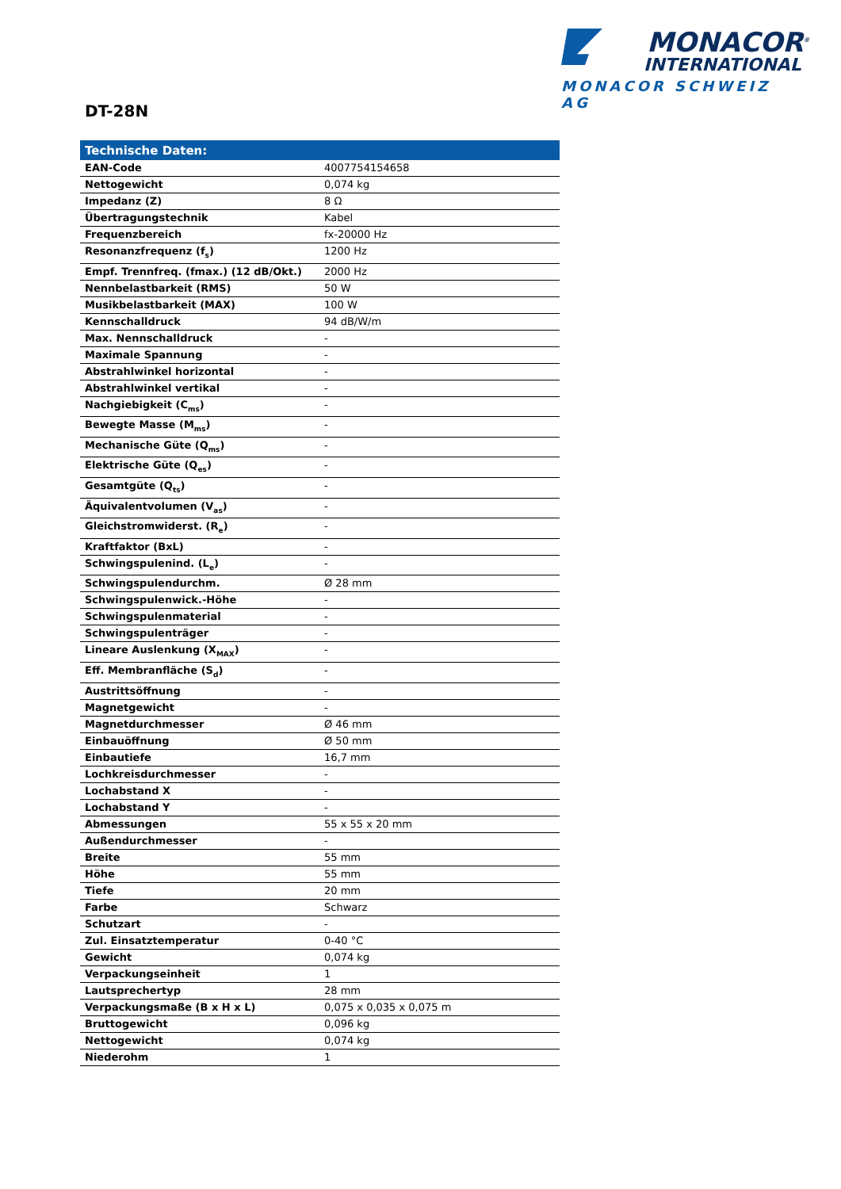MONACOR<sup>®</sup>
INTERNATIONAL
MONACOR SCHWEIZ AG
DT-28N
| Technische Daten: | |
| --- | --- |
| EAN-Code | 4007754154658 |
| Nettogewicht | 0,074 kg |
| Impedanz (Z) | 8 Ω |
| Übertragungstechnik | Kabel |
| Frequenzbereich | fx-20000 Hz |
| Resonanzfrequenz (f<sub>s</sub>) | 1200 Hz |
| Empf. Trennfreq. (fmax.) (12 dB/Okt.) | 2000 Hz |
| Nennbelastbarkeit (RMS) | 50 W |
| Musikbelastbarkeit (MAX) | 100 W |
| Kennschalldruck | 94 dB/W/m |
| Max. Nennschalldruck | - |
| Maximale Spannung | - |
| Abstrahlwinkel horizontal | - |
| Abstrahlwinkel vertikal | - |
| Nachgiebigkeit (C<sub>ms</sub>) | - |
| Bewegte Masse (M<sub>ms</sub>) | - |
| Mechanische Güte (Q<sub>ms</sub>) | - |
| Elektrische Güte (Q<sub>es</sub>) | - |
| Gesamtgüte (Q<sub>ts</sub>) | - |
| Äquivalentvolumen (V<sub>as</sub>) | - |
| Gleichstromwiderst. (R<sub>e</sub>) | - |
| Kraftfaktor (BxL) | - |
| Schwingspulenind. (L<sub>e</sub>) | - |
| Schwingspulendurchm. | Ø 28 mm |
| Schwingspulenwick.-Höhe | - |
| Schwingspulenmaterial | - |
| Schwingspulenträger | - |
| Lineare Auslenkung (X<sub>MAX</sub>) | - |
| Eff. Membranfläche (S<sub>d</sub>) | - |
| Austrittsöffnung | - |
| Magnetgewicht | - |
| Magnetdurchmesser | Ø 46 mm |
| Einbauöffnung | Ø 50 mm |
| Einbautiefe | 16,7 mm |
| Lochkreisdurchmesser | - |
| Lochabstand X | - |
| Lochabstand Y | - |
| Abmessungen | 55 x 55 x 20 mm |
| Außendurchmesser | - |
| Breite | 55 mm |
| Höhe | 55 mm |
| Tiefe | 20 mm |
| Farbe | Schwarz |
| Schutzart | - |
| Zul. Einsatztemperatur | 0-40 °C |
| Gewicht | 0,074 kg |
| Verpackungseinheit | 1 |
| Lautsprechertyp | 28 mm |
| Verpackungsmaße (B x H x L) | 0,075 x 0,035 x 0,075 m |
| Bruttogewicht | 0,096 kg |
| Nettogewicht | 0,074 kg |
| Niederohm | 1 |